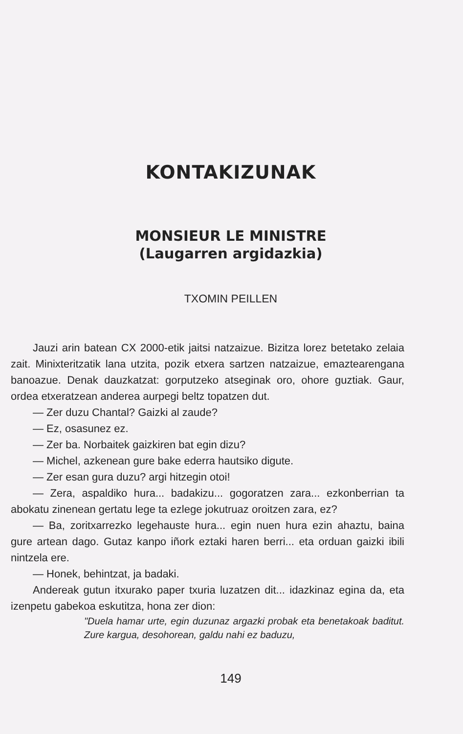KONTAKIZUNAK
MONSIEUR LE MINISTRE
(Laugarren argidazkia)
TXOMIN PEILLEN
Jauzi arin batean CX 2000-etik jaitsi natzaizue. Bizitza lorez betetako zelaia zait. Minixteritzatik lana utzita, pozik etxera sartzen natzaizue, emaztearengana banoazue. Denak dauzkatzat: gorputzeko atseginak oro, ohore guztiak. Gaur, ordea etxeratzean anderea aurpegi beltz topatzen dut.
— Zer duzu Chantal? Gaizki al zaude?
— Ez, osasunez ez.
— Zer ba. Norbaitek gaizkiren bat egin dizu?
— Michel, azkenean gure bake ederra hautsiko digute.
— Zer esan gura duzu? argi hitzegin otoi!
— Zera, aspaldiko hura... badakizu... gogoratzen zara... ezkonberrian ta abokatu zinenean gertatu lege ta ezlege jokutruaz oroitzen zara, ez?
— Ba, zoritxarrezko legehauste hura... egin nuen hura ezin ahaztu, baina gure artean dago. Gutaz kanpo iñork eztaki haren berri... eta orduan gaizki ibili nintzela ere.
— Honek, behintzat, ja badaki.
Andereak gutun itxurako paper txuria luzatzen dit... idazkinaz egina da, eta izenpetu gabekoa eskutitza, hona zer dion:
"Duela hamar urte, egin duzunaz argazki probak eta benetakoak baditut. Zure kargua, desohorean, galdu nahi ez baduzu,
149